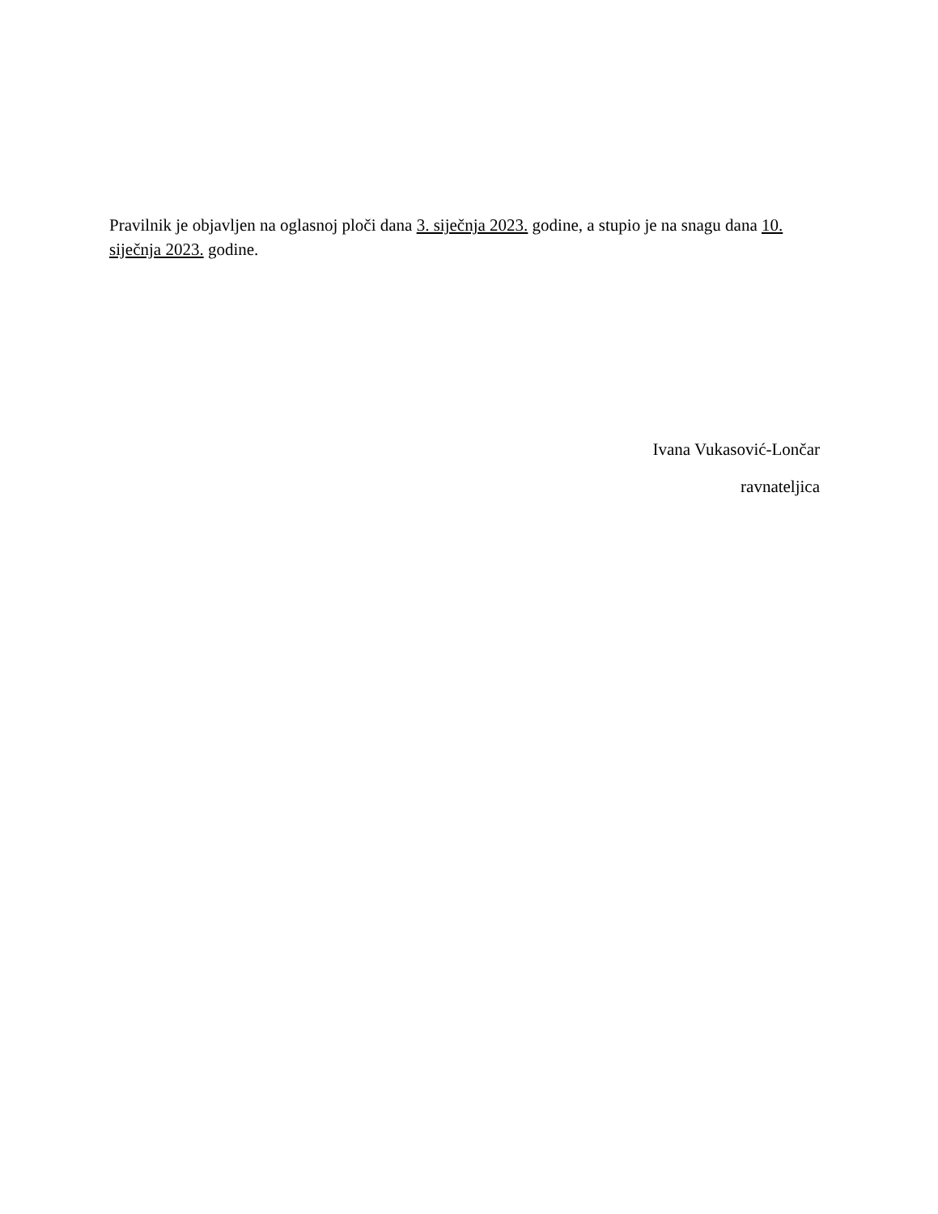Pravilnik je objavljen na oglasnoj ploči dana 3. siječnja 2023. godine, a stupio je na snagu dana 10. siječnja 2023. godine.
Ivana Vukasović-Lončar
ravnateljica